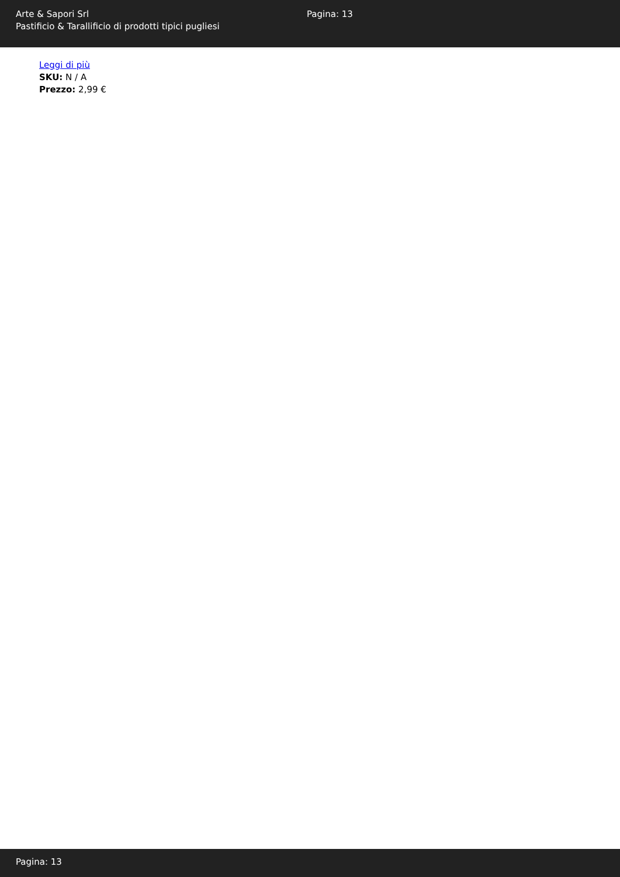Arte & Sapori Srl
Pastificio & Tarallificio di prodotti tipici pugliesi
Pagina: 13
Leggi di più
SKU: N / A
Prezzo: 2,99 €
Pagina: 13